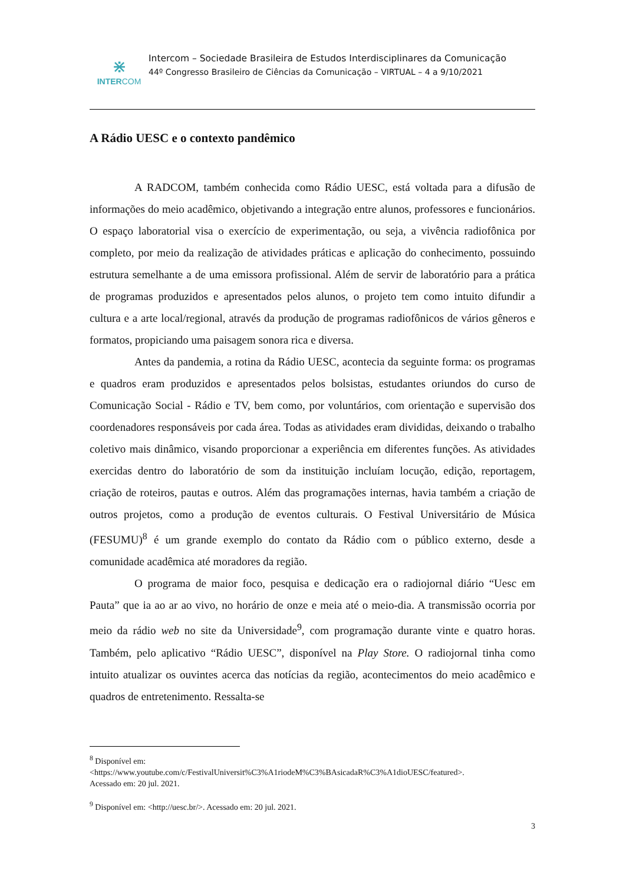⋇
INTERCOM
Intercom – Sociedade Brasileira de Estudos Interdisciplinares da Comunicação
44º Congresso Brasileiro de Ciências da Comunicação – VIRTUAL – 4 a 9/10/2021
A Rádio UESC e o contexto pandêmico
A RADCOM, também conhecida como Rádio UESC, está voltada para a difusão de informações do meio acadêmico, objetivando a integração entre alunos, professores e funcionários. O espaço laboratorial visa o exercício de experimentação, ou seja, a vivência radiofônica por completo, por meio da realização de atividades práticas e aplicação do conhecimento, possuindo estrutura semelhante a de uma emissora profissional. Além de servir de laboratório para a prática de programas produzidos e apresentados pelos alunos, o projeto tem como intuito difundir a cultura e a arte local/regional, através da produção de programas radiofônicos de vários gêneros e formatos, propiciando uma paisagem sonora rica e diversa.
Antes da pandemia, a rotina da Rádio UESC, acontecia da seguinte forma: os programas e quadros eram produzidos e apresentados pelos bolsistas, estudantes oriundos do curso de Comunicação Social - Rádio e TV, bem como, por voluntários, com orientação e supervisão dos coordenadores responsáveis por cada área. Todas as atividades eram divididas, deixando o trabalho coletivo mais dinâmico, visando proporcionar a experiência em diferentes funções. As atividades exercidas dentro do laboratório de som da instituição incluíam locução, edição, reportagem, criação de roteiros, pautas e outros. Além das programações internas, havia também a criação de outros projetos, como a produção de eventos culturais. O Festival Universitário de Música (FESUMU)<sup>8</sup> é um grande exemplo do contato da Rádio com o público externo, desde a comunidade acadêmica até moradores da região.
O programa de maior foco, pesquisa e dedicação era o radiojornal diário “Uesc em Pauta” que ia ao ar ao vivo, no horário de onze e meia até o meio-dia. A transmissão ocorria por meio da rádio web no site da Universidade<sup>9</sup>, com programação durante vinte e quatro horas. Também, pelo aplicativo “Rádio UESC”, disponível na Play Store. O radiojornal tinha como intuito atualizar os ouvintes acerca das notícias da região, acontecimentos do meio acadêmico e quadros de entretenimento. Ressalta-se
<sup>8</sup> Disponível em:
<https://www.youtube.com/c/FestivalUniversit%C3%A1riodeM%C3%BAsicadaR%C3%A1dioUESC/featured>.
Acessado em: 20 jul. 2021.
<sup>9</sup> Disponível em: <http://uesc.br/>. Acessado em: 20 jul. 2021.
3